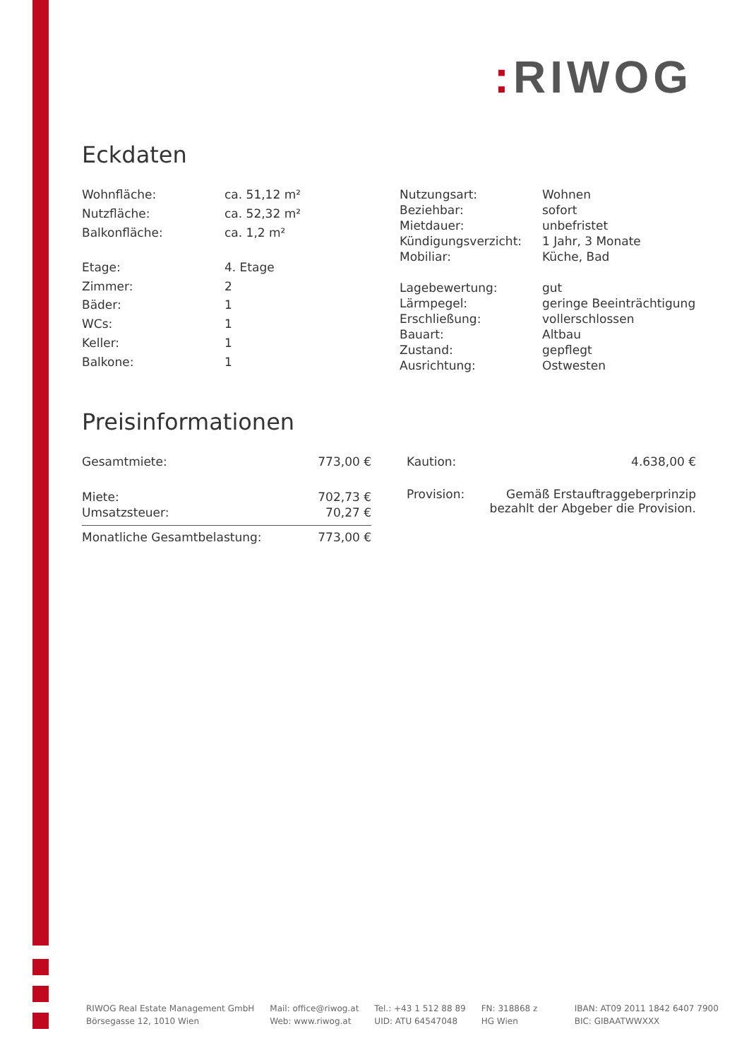: RIWOG
Eckdaten
| Wohnfläche: | ca. 51,12 m² |
| Nutzfläche: | ca. 52,32 m² |
| Balkonfläche: | ca. 1,2 m² |
| Etage: | 4. Etage |
| Zimmer: | 2 |
| Bäder: | 1 |
| WCs: | 1 |
| Keller: | 1 |
| Balkone: | 1 |
| Nutzungsart: | Wohnen |
| Beziehbar: | sofort |
| Mietdauer: | unbefristet |
| Kündigungsverzicht: | 1 Jahr, 3 Monate |
| Mobiliar: | Küche, Bad |
| Lagebewertung: | gut |
| Lärmpegel: | geringe Beeinträchtigung |
| Erschließung: | vollerschlossen |
| Bauart: | Altbau |
| Zustand: | gepflegt |
| Ausrichtung: | Ostwesten |
Preisinformationen
| Gesamtmiete: | 773,00 € |
| Miete: | 702,73 € |
| Umsatzsteuer: | 70,27 € |
| Monatliche Gesamtbelastung: | 773,00 € |
| Kaution: | 4.638,00 € |
| Provision: | Gemäß Erstauftraggeberprinzip bezahlt der Abgeber die Provision. |
RIWOG Real Estate Management GmbH
Börsegasse 12, 1010 Wien
Mail: office@riwog.at
Web: www.riwog.at
Tel.: +43 1 512 88 89
UID: ATU 64547048
FN: 318868 z
HG Wien
IBAN: AT09 2011 1842 6407 7900
BIC: GIBAATWWXXX